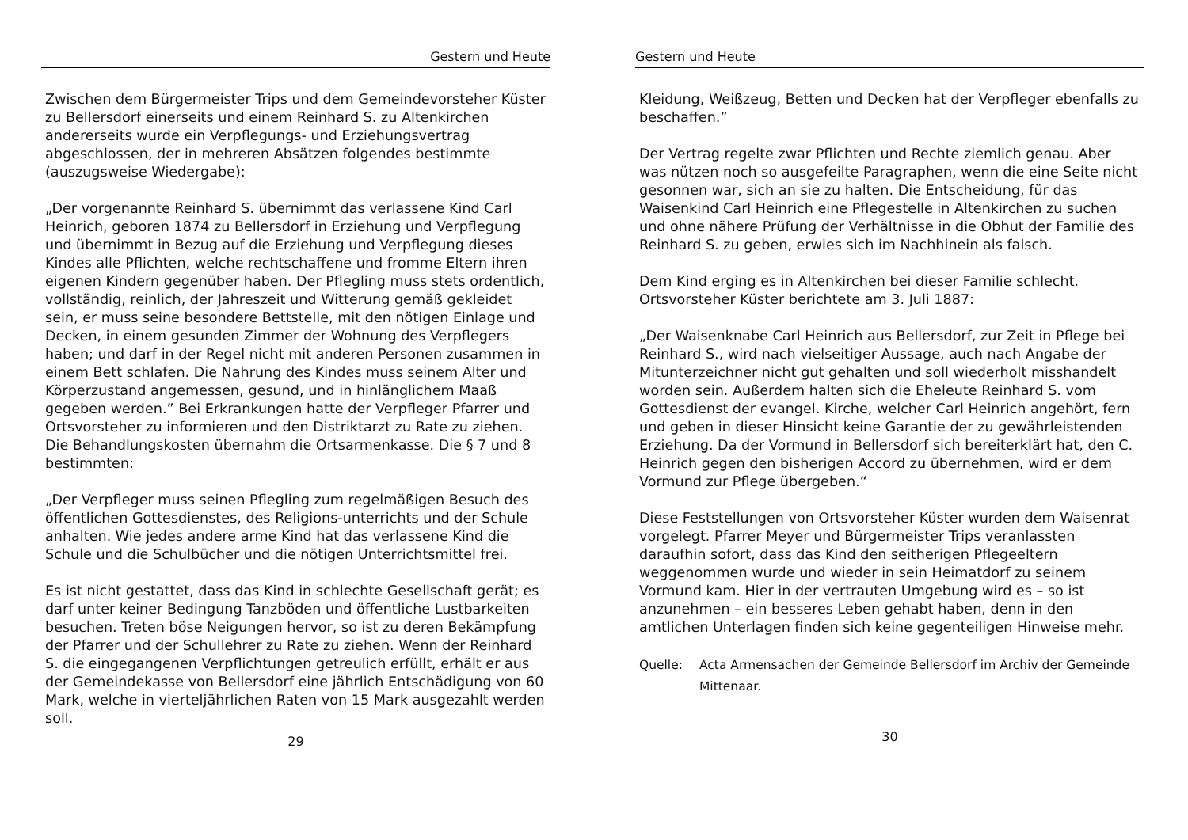Gestern und Heute
Zwischen dem Bürgermeister Trips und dem Gemeindevorsteher Küster zu Bellersdorf einerseits und einem Reinhard S. zu Altenkirchen andererseits wurde ein Verpflegungs- und Erziehungsvertrag abgeschlossen, der in mehreren Absätzen folgendes bestimmte (auszugsweise Wiedergabe):
„Der vorgenannte Reinhard S. übernimmt das verlassene Kind Carl Heinrich, geboren 1874 zu Bellersdorf in Erziehung und Verpflegung und übernimmt in Bezug auf die Erziehung und Verpflegung dieses Kindes alle Pflichten, welche rechtschaffene und fromme Eltern ihren eigenen Kindern gegenüber haben. Der Pflegling muss stets ordentlich, vollständig, reinlich, der Jahreszeit und Witterung gemäß gekleidet sein, er muss seine besondere Bettstelle, mit den nötigen Einlage und Decken, in einem gesunden Zimmer der Wohnung des Verpflegers haben; und darf in der Regel nicht mit anderen Personen zusammen in einem Bett schlafen. Die Nahrung des Kindes muss seinem Alter und Körperzustand angemessen, gesund, und in hinlänglichem Maaß gegeben werden.” Bei Erkrankungen hatte der Verpfleger Pfarrer und Ortsvorsteher zu informieren und den Distriktarzt zu Rate zu ziehen. Die Behandlungskosten übernahm die Ortsarmenkasse. Die § 7 und 8 bestimmten:
„Der Verpfleger muss seinen Pflegling zum regelmäßigen Besuch des öffentlichen Gottesdienstes, des Religions-unterrichts und der Schule anhalten. Wie jedes andere arme Kind hat das verlassene Kind die Schule und die Schulbücher und die nötigen Unterrichtsmittel frei.
Es ist nicht gestattet, dass das Kind in schlechte Gesellschaft gerät; es darf unter keiner Bedingung Tanzböden und öffentliche Lustbarkeiten besuchen. Treten böse Neigungen hervor, so ist zu deren Bekämpfung der Pfarrer und der Schullehrer zu Rate zu ziehen. Wenn der Reinhard S. die eingegangenen Verpflichtungen getreulich erfüllt, erhält er aus der Gemeindekasse von Bellersdorf eine jährlich Entschädigung von 60 Mark, welche in vierteljährlichen Raten von 15 Mark ausgezahlt werden soll.
29
Gestern und Heute
Kleidung, Weißzeug, Betten und Decken hat der Verpfleger ebenfalls zu beschaffen.”
Der Vertrag regelte zwar Pflichten und Rechte ziemlich genau. Aber was nützen noch so ausgefeilte Paragraphen, wenn die eine Seite nicht gesonnen war, sich an sie zu halten. Die Entscheidung, für das Waisenkind Carl Heinrich eine Pflegestelle in Altenkirchen zu suchen und ohne nähere Prüfung der Verhältnisse in die Obhut der Familie des Reinhard S. zu geben, erwies sich im Nachhinein als falsch.
Dem Kind erging es in Altenkirchen bei dieser Familie schlecht. Ortsvorsteher Küster berichtete am 3. Juli 1887:
„Der Waisenknabe Carl Heinrich aus Bellersdorf, zur Zeit in Pflege bei Reinhard S., wird nach vielseitiger Aussage, auch nach Angabe der Mitunterzeichner nicht gut gehalten und soll wiederholt misshandelt worden sein. Außerdem halten sich die Eheleute Reinhard S. vom Gottesdienst der evangel. Kirche, welcher Carl Heinrich angehört, fern und geben in dieser Hinsicht keine Garantie der zu gewährleistenden Erziehung. Da der Vormund in Bellersdorf sich bereiterklärt hat, den C. Heinrich gegen den bisherigen Accord zu übernehmen, wird er dem Vormund zur Pflege übergeben.“
Diese Feststellungen von Ortsvorsteher Küster wurden dem Waisenrat vorgelegt. Pfarrer Meyer und Bürgermeister Trips veranlassten daraufhin sofort, dass das Kind den seitherigen Pflegeeltern weggenommen wurde und wieder in sein Heimatdorf zu seinem Vormund kam. Hier in der vertrauten Umgebung wird es – so ist anzunehmen – ein besseres Leben gehabt haben, denn in den amtlichen Unterlagen finden sich keine gegenteiligen Hinweise mehr.
Quelle: Acta Armensachen der Gemeinde Bellersdorf im Archiv der Gemeinde Mittenaar.
30